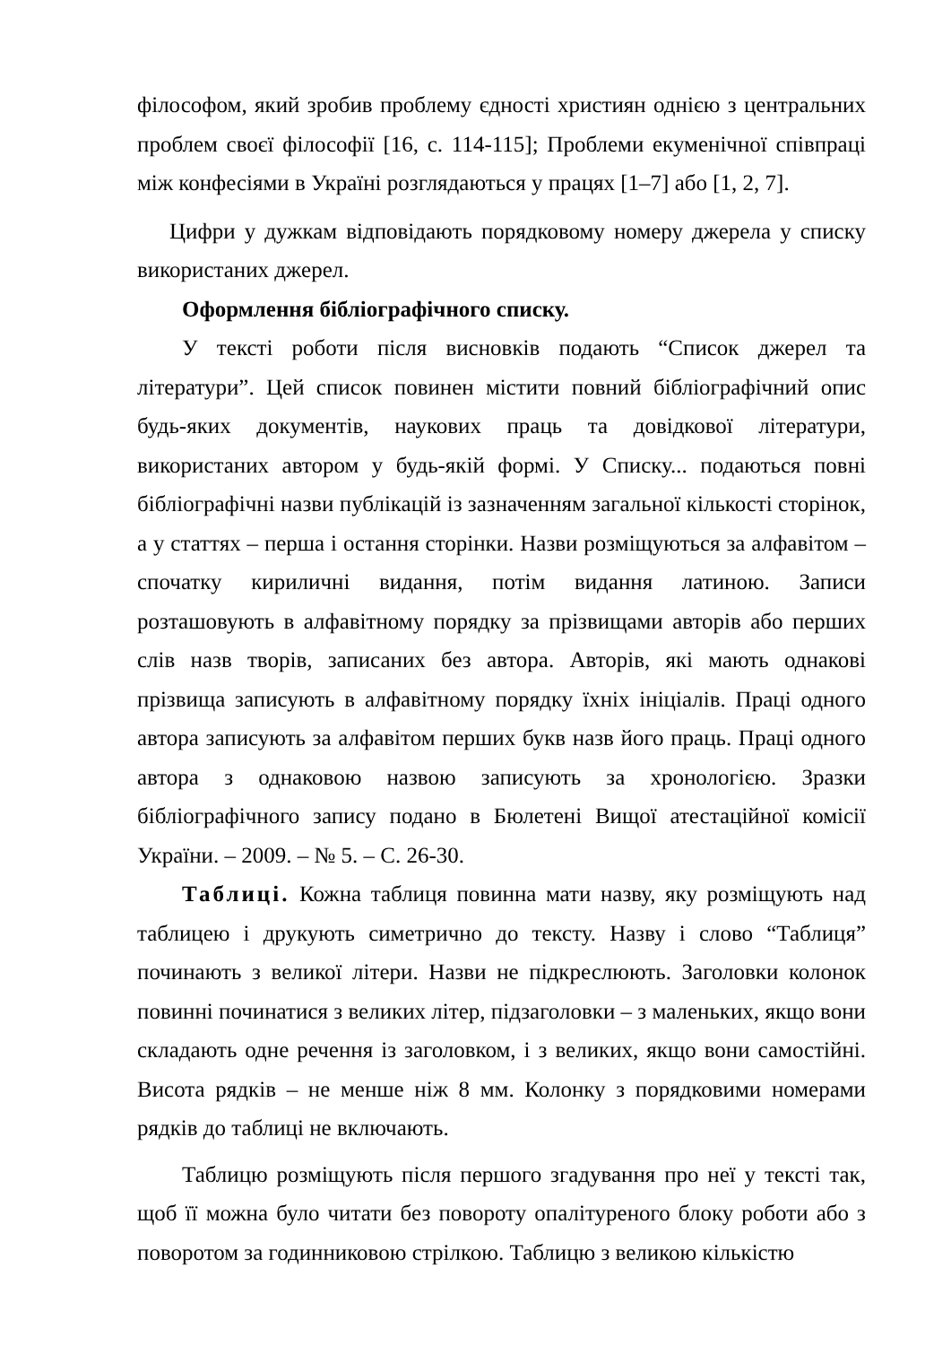філософом, який зробив проблему єдності християн однією з центральних проблем своєї філософії [16, с. 114-115]; Проблеми екуменічної співпраці між конфесіями в Україні розглядаються у працях [1–7] або [1, 2, 7].
Цифри у дужкам відповідають порядковому номеру джерела у списку використаних джерел.
Оформлення бібліографічного списку.
У тексті роботи після висновків подають “Список джерел та літератури”. Цей список повинен містити повний бібліографічний опис будь-яких документів, наукових праць та довідкової літератури, використаних автором у будь-якій формі. У Списку... подаються повні бібліографічні назви публікацій із зазначенням загальної кількості сторінок, а у статтях – перша і остання сторінки. Назви розміщуються за алфавітом – спочатку кириличні видання, потім видання латиною. Записи розташовують в алфавітному порядку за прізвищами авторів або перших слів назв творів, записаних без автора. Авторів, які мають однакові прізвища записують в алфавітному порядку їхніх ініціалів. Праці одного автора записують за алфавітом перших букв назв його праць. Праці одного автора з однаковою назвою записують за хронологією. Зразки бібліографічного запису подано в Бюлетені Вищої атестаційної комісії України. – 2009. – № 5. – С. 26-30.
Таблиці. Кожна таблиця повинна мати назву, яку розміщують над таблицею і друкують симетрично до тексту. Назву і слово “Таблиця” починають з великої літери. Назви не підкреслюють. Заголовки колонок повинні починатися з великих літер, підзаголовки – з маленьких, якщо вони складають одне речення із заголовком, і з великих, якщо вони самостійні. Висота рядків – не менше ніж 8 мм. Колонку з порядковими номерами рядків до таблиці не включають.
Таблицю розміщують після першого згадування про неї у тексті так, щоб її можна було читати без повороту опалітуреного блоку роботи або з поворотом за годинниковою стрілкою. Таблицю з великою кількістю